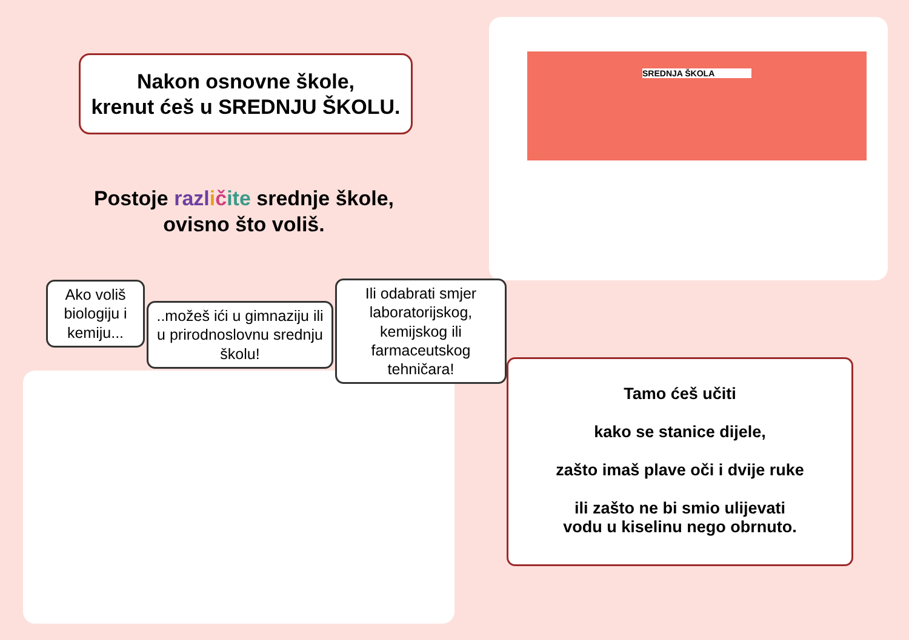Nakon osnovne škole,
krenut ćeš u SREDNJU ŠKOLU.
Postoje razl ičite srednje škole,
ovisno što voliš.
SREDNJA ŠKOLA
Ako voliš biologiju i kemiju...
..možeš ići u gimnaziju ili u prirodnoslovnu srednju školu!
Ili odabrati smjer laboratorijskog, kemijskog ili farmaceutskog tehničara!
Tamo ćeš učiti
kako se stanice dijele,
zašto imaš plave oči i dvije ruke
ili zašto ne bi smio ulijevati
vodu u kiselinu nego obrnuto.